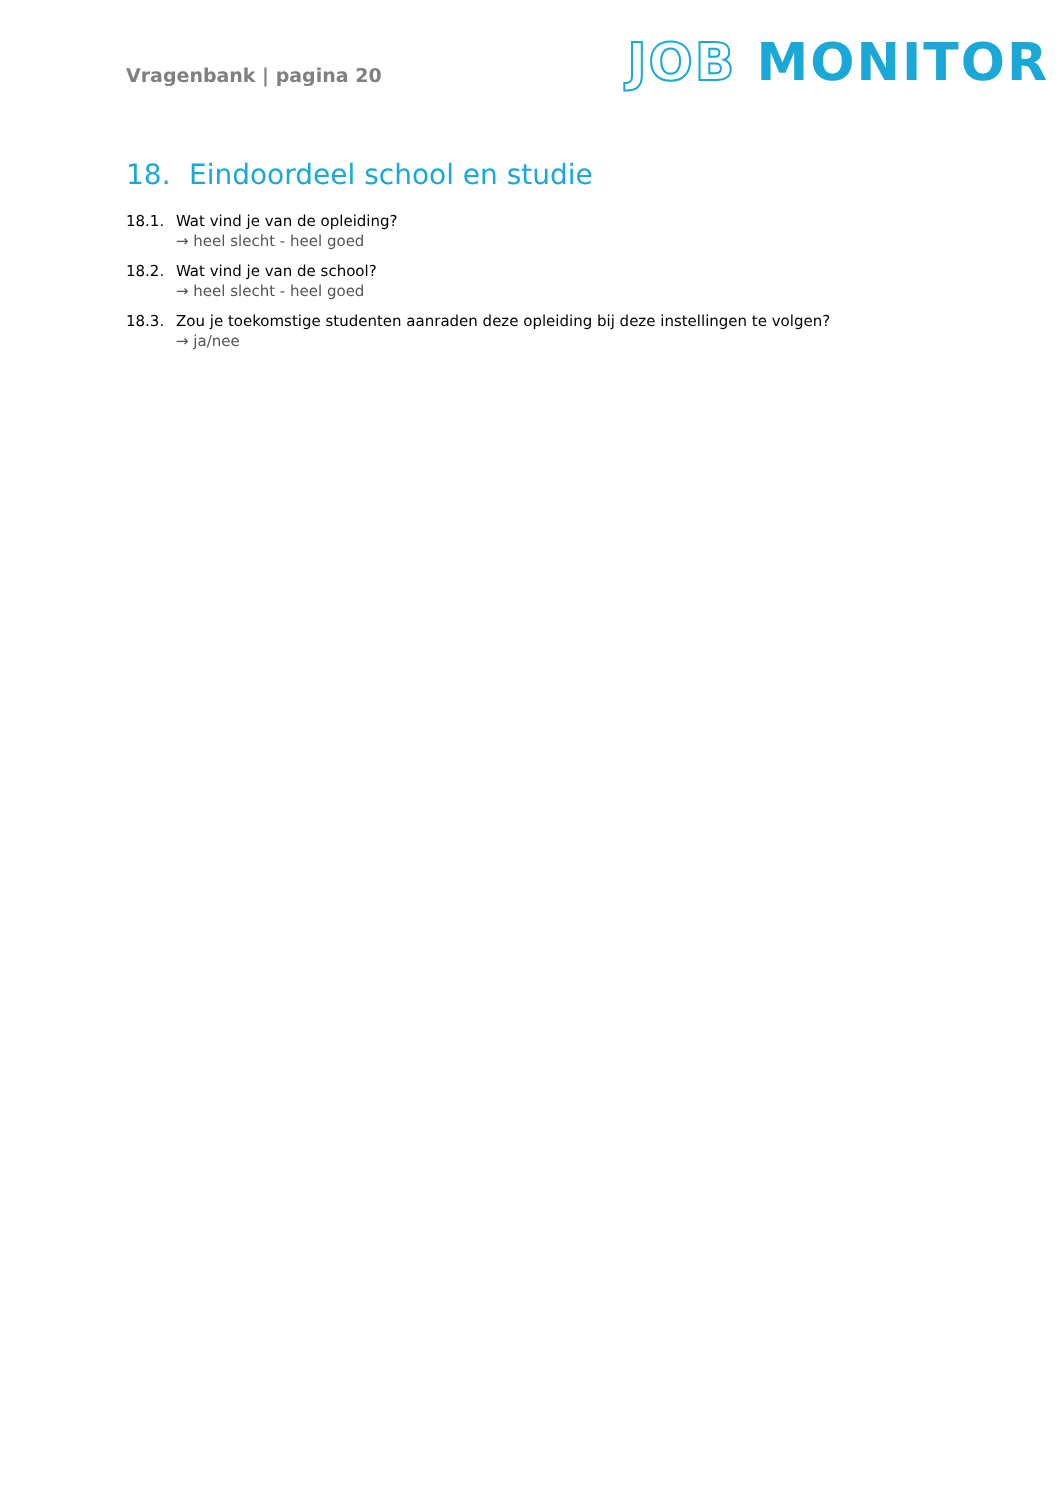Vragenbank | pagina 20
JOB MONITOR
18. Eindoordeel school en studie
18.1. Wat vind je van de opleiding?
→ heel slecht - heel goed
18.2. Wat vind je van de school?
→ heel slecht - heel goed
18.3. Zou je toekomstige studenten aanraden deze opleiding bij deze instellingen te volgen?
→ ja/nee